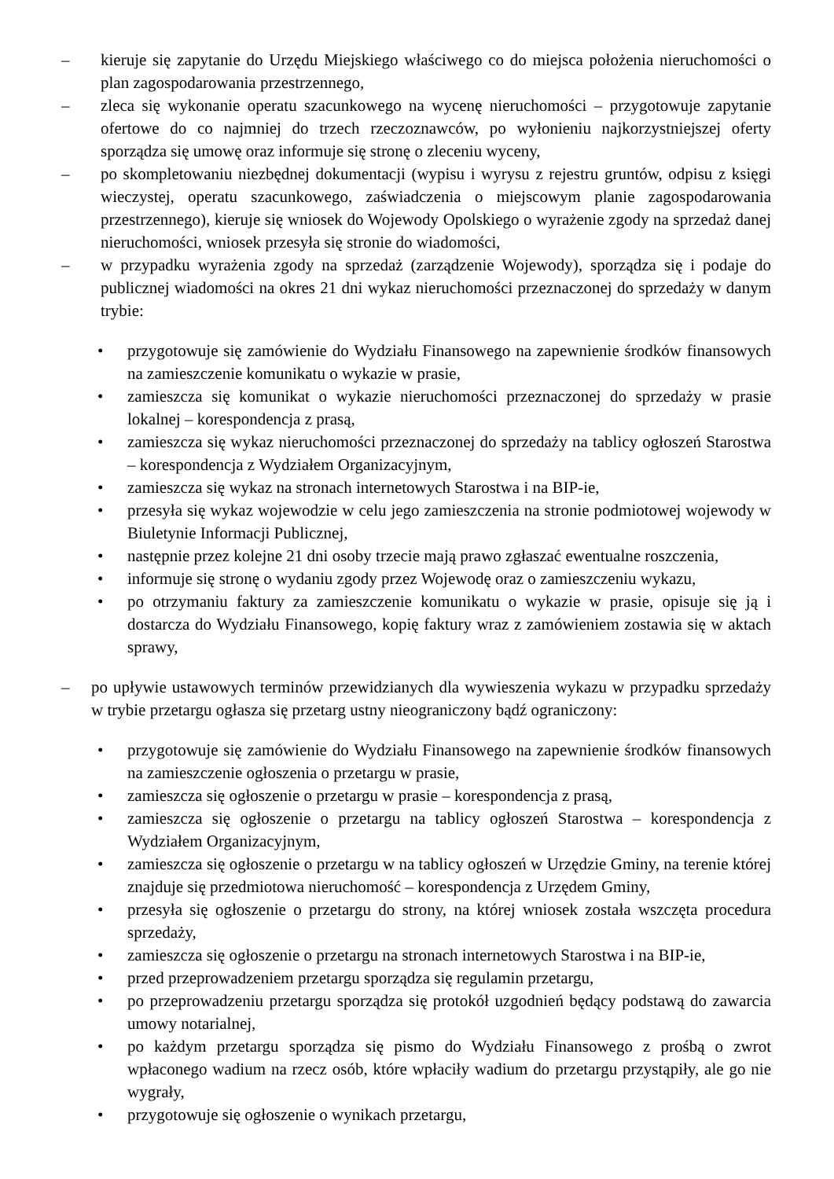– kieruje się zapytanie do Urzędu Miejskiego właściwego co do miejsca położenia nieruchomości o plan zagospodarowania przestrzennego,
– zleca się wykonanie operatu szacunkowego na wycenę nieruchomości – przygotowuje zapytanie ofertowe do co najmniej do trzech rzeczoznawców, po wyłonieniu najkorzystniejszej oferty sporządza się umowę oraz informuje się stronę o zleceniu wyceny,
– po skompletowaniu niezbędnej dokumentacji (wypisu i wyrysu z rejestru gruntów, odpisu z księgi wieczystej, operatu szacunkowego, zaświadczenia o miejscowym planie zagospodarowania przestrzennego), kieruje się wniosek do Wojewody Opolskiego o wyrażenie zgody na sprzedaż danej nieruchomości, wniosek przesyła się stronie do wiadomości,
– w przypadku wyrażenia zgody na sprzedaż (zarządzenie Wojewody), sporządza się i podaje do publicznej wiadomości na okres 21 dni wykaz nieruchomości przeznaczonej do sprzedaży w danym trybie:
• przygotowuje się zamówienie do Wydziału Finansowego na zapewnienie środków finansowych na zamieszczenie komunikatu o wykazie w prasie,
• zamieszcza się komunikat o wykazie nieruchomości przeznaczonej do sprzedaży w prasie lokalnej – korespondencja z prasą,
• zamieszcza się wykaz nieruchomości przeznaczonej do sprzedaży na tablicy ogłoszeń Starostwa – korespondencja z Wydziałem Organizacyjnym,
• zamieszcza się wykaz na stronach internetowych Starostwa i na BIP-ie,
• przesyła się wykaz wojewodzie w celu jego zamieszczenia na stronie podmiotowej wojewody w Biuletynie Informacji Publicznej,
• następnie przez kolejne 21 dni osoby trzecie mają prawo zgłaszać ewentualne roszczenia,
• informuje się stronę o wydaniu zgody przez Wojewodę oraz o zamieszczeniu wykazu,
• po otrzymaniu faktury za zamieszczenie komunikatu o wykazie w prasie, opisuje się ją i dostarcza do Wydziału Finansowego, kopię faktury wraz z zamówieniem zostawia się w aktach sprawy,
– po upływie ustawowych terminów przewidzianych dla wywieszenia wykazu w przypadku sprzedaży w trybie przetargu ogłasza się przetarg ustny nieograniczony bądź ograniczony:
• przygotowuje się zamówienie do Wydziału Finansowego na zapewnienie środków finansowych na zamieszczenie ogłoszenia o przetargu w prasie,
• zamieszcza się ogłoszenie o przetargu w prasie – korespondencja z prasą,
• zamieszcza się ogłoszenie o przetargu na tablicy ogłoszeń Starostwa – korespondencja z Wydziałem Organizacyjnym,
• zamieszcza się ogłoszenie o przetargu w na tablicy ogłoszeń w Urzędzie Gminy, na terenie której znajduje się przedmiotowa nieruchomość – korespondencja z Urzędem Gminy,
• przesyła się ogłoszenie o przetargu do strony, na której wniosek została wszczęta procedura sprzedaży,
• zamieszcza się ogłoszenie o przetargu na stronach internetowych Starostwa i na BIP-ie,
• przed przeprowadzeniem przetargu sporządza się regulamin przetargu,
• po przeprowadzeniu przetargu sporządza się protokół uzgodnień będący podstawą do zawarcia umowy notarialnej,
• po każdym przetargu sporządza się pismo do Wydziału Finansowego z prośbą o zwrot wpłaconego wadium na rzecz osób, które wpłaciły wadium do przetargu przystąpiły, ale go nie wygrały,
• przygotowuje się ogłoszenie o wynikach przetargu,